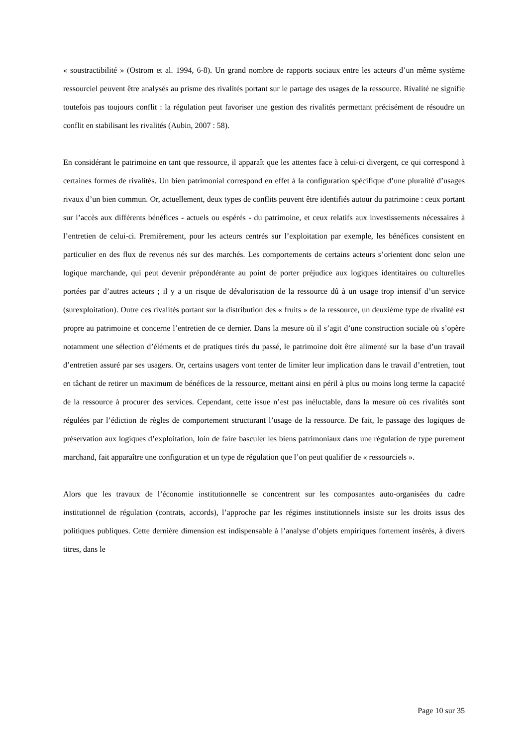« soustractibilité » (Ostrom et al. 1994, 6-8). Un grand nombre de rapports sociaux entre les acteurs d’un même système ressourciel peuvent être analysés au prisme des rivalités portant sur le partage des usages de la ressource. Rivalité ne signifie toutefois pas toujours conflit : la régulation peut favoriser une gestion des rivalités permettant précisément de résoudre un conflit en stabilisant les rivalités (Aubin, 2007 : 58).
En considérant le patrimoine en tant que ressource, il apparaît que les attentes face à celui-ci divergent, ce qui correspond à certaines formes de rivalités. Un bien patrimonial correspond en effet à la configuration spécifique d’une pluralité d’usages rivaux d’un bien commun. Or, actuellement, deux types de conflits peuvent être identifiés autour du patrimoine : ceux portant sur l’accès aux différents bénéfices - actuels ou espérés - du patrimoine, et ceux relatifs aux investissements nécessaires à l’entretien de celui-ci. Premièrement, pour les acteurs centrés sur l’exploitation par exemple, les bénéfices consistent en particulier en des flux de revenus nés sur des marchés. Les comportements de certains acteurs s’orientent donc selon une logique marchande, qui peut devenir prépondérante au point de porter préjudice aux logiques identitaires ou culturelles portées par d’autres acteurs ; il y a un risque de dévalorisation de la ressource dû à un usage trop intensif d’un service (surexploitation). Outre ces rivalités portant sur la distribution des « fruits » de la ressource, un deuxième type de rivalité est propre au patrimoine et concerne l’entretien de ce dernier. Dans la mesure où il s’agit d’une construction sociale où s’opère notamment une sélection d’éléments et de pratiques tirés du passé, le patrimoine doit être alimenté sur la base d’un travail d’entretien assuré par ses usagers. Or, certains usagers vont tenter de limiter leur implication dans le travail d’entretien, tout en tâchant de retirer un maximum de bénéfices de la ressource, mettant ainsi en péril à plus ou moins long terme la capacité de la ressource à procurer des services. Cependant, cette issue n’est pas inéluctable, dans la mesure où ces rivalités sont régulées par l’édiction de règles de comportement structurant l’usage de la ressource. De fait, le passage des logiques de préservation aux logiques d’exploitation, loin de faire basculer les biens patrimoniaux dans une régulation de type purement marchand, fait apparaître une configuration et un type de régulation que l’on peut qualifier de « ressourciels ».
Alors que les travaux de l’économie institutionnelle se concentrent sur les composantes auto-organisées du cadre institutionnel de régulation (contrats, accords), l’approche par les régimes institutionnels insiste sur les droits issus des politiques publiques. Cette dernière dimension est indispensable à l’analyse d’objets empiriques fortement insérés, à divers titres, dans le
Page 10 sur 35